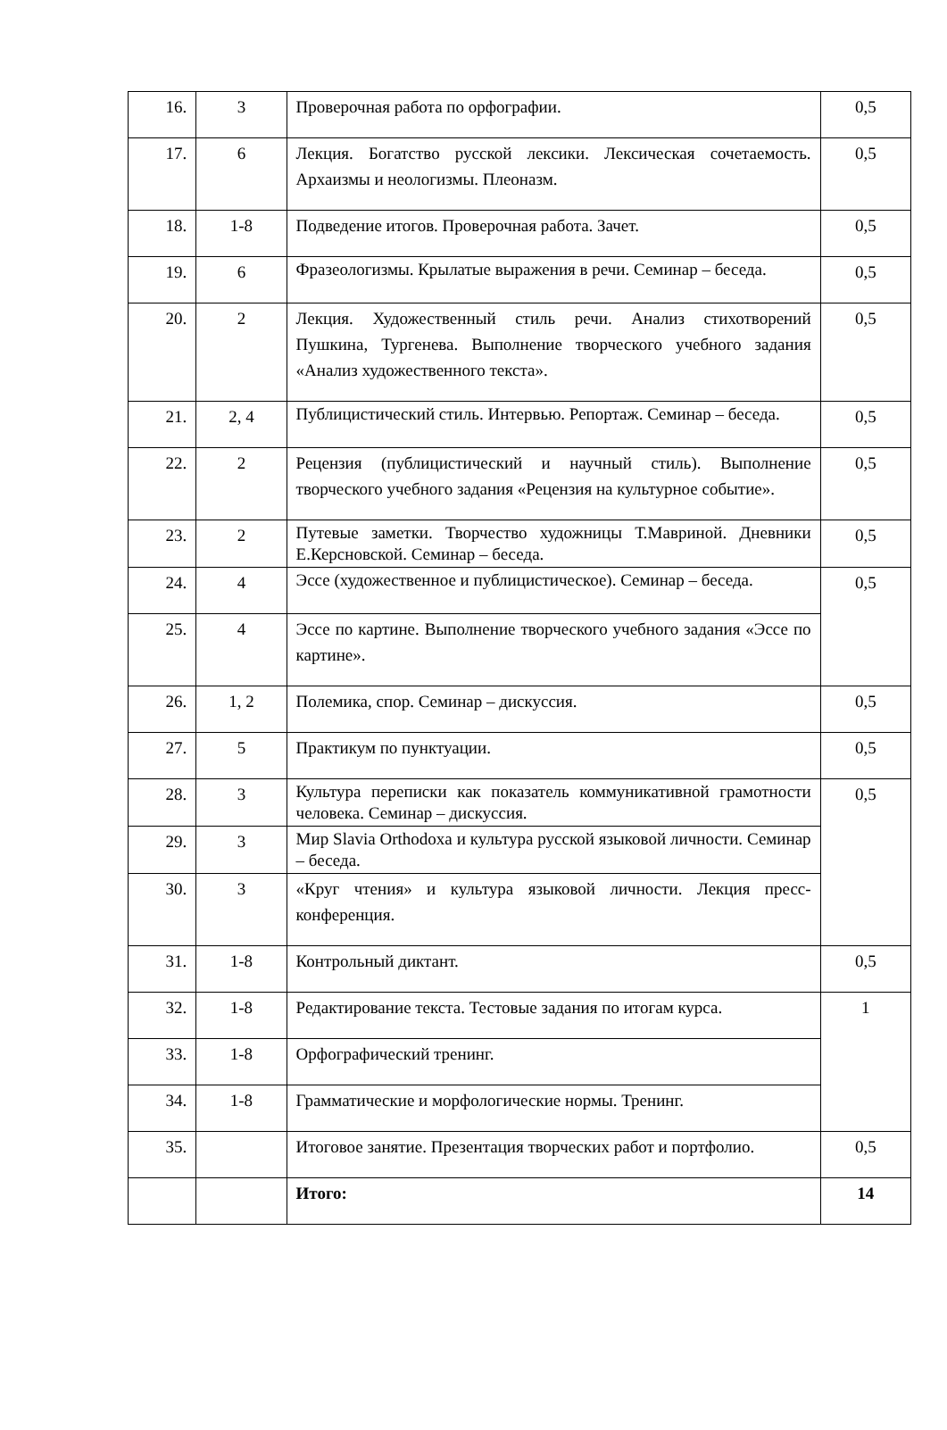| 16. | 3 | Проверочная работа по орфографии. | 0,5 |
| 17. | 6 | Лекция. Богатство русской лексики. Лексическая сочетаемость. Архаизмы и неологизмы. Плеоназм. | 0,5 |
| 18. | 1-8 | Подведение итогов. Проверочная работа. Зачет. | 0,5 |
| 19. | 6 | Фразеологизмы. Крылатые выражения в речи. Семинар – беседа. | 0,5 |
| 20. | 2 | Лекция. Художественный стиль речи. Анализ стихотворений Пушкина, Тургенева. Выполнение творческого учебного задания «Анализ художественного текста». | 0,5 |
| 21. | 2, 4 | Публицистический стиль. Интервью. Репортаж. Семинар – беседа. | 0,5 |
| 22. | 2 | Рецензия (публицистический и научный стиль). Выполнение творческого учебного задания «Рецензия на культурное событие». | 0,5 |
| 23. | 2 | Путевые заметки. Творчество художницы Т.Мавриной. Дневники Е.Керсновской. Семинар – беседа. | 0,5 |
| 24. | 4 | Эссе (художественное и публицистическое). Семинар – беседа. | 0,5 |
| 25. | 4 | Эссе по картине. Выполнение творческого учебного задания «Эссе по картине». | |
| 26. | 1, 2 | Полемика, спор. Семинар – дискуссия. | 0,5 |
| 27. | 5 | Практикум по пунктуации. | 0,5 |
| 28. | 3 | Культура переписки как показатель коммуникативной грамотности человека. Семинар – дискуссия. | 0,5 |
| 29. | 3 | Мир Slavia Orthodoxa и культура русской языковой личности. Семинар – беседа. | |
| 30. | 3 | «Круг чтения» и культура языковой личности. Лекция пресс-конференция. | |
| 31. | 1-8 | Контрольный диктант. | 0,5 |
| 32. | 1-8 | Редактирование текста. Тестовые задания по итогам курса. | 1 |
| 33. | 1-8 | Орфографический тренинг. | |
| 34. | 1-8 | Грамматические и морфологические нормы. Тренинг. | |
| 35. | | Итоговое занятие. Презентация творческих работ и портфолио. | 0,5 |
| | | Итого: | 14 |